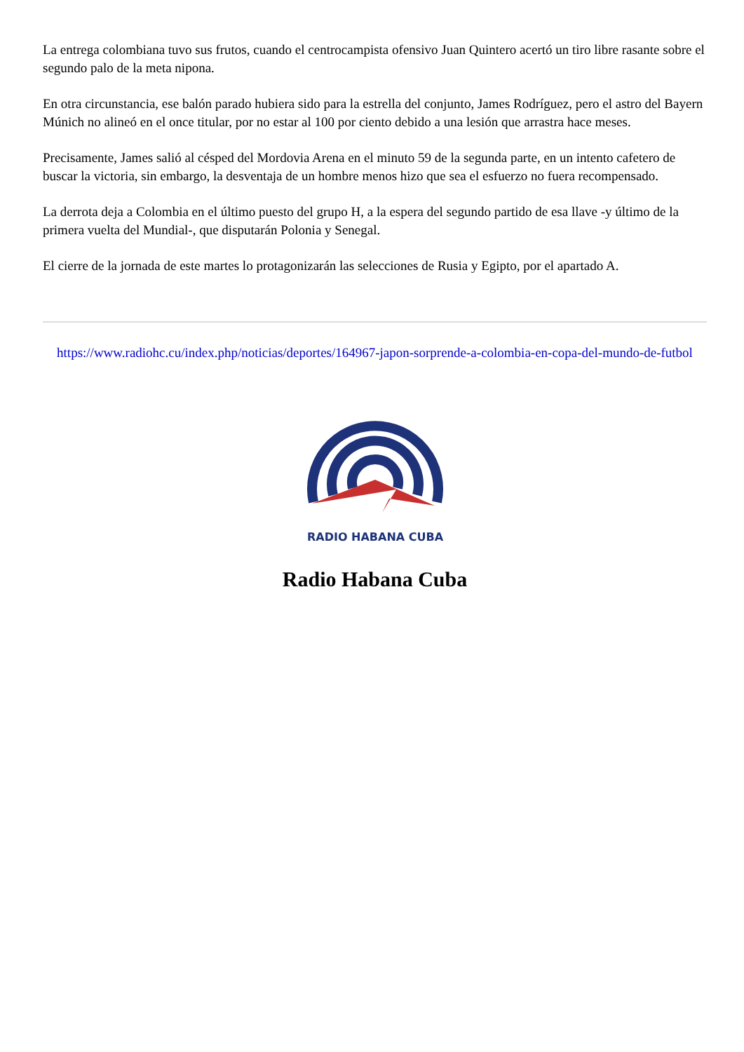La entrega colombiana tuvo sus frutos, cuando el centrocampista ofensivo Juan Quintero acertó un tiro libre rasante sobre el segundo palo de la meta nipona.
En otra circunstancia, ese balón parado hubiera sido para la estrella del conjunto, James Rodríguez, pero el astro del Bayern Múnich no alineó en el once titular, por no estar al 100 por ciento debido a una lesión que arrastra hace meses.
Precisamente, James salió al césped del Mordovia Arena en el minuto 59 de la segunda parte, en un intento cafetero de buscar la victoria, sin embargo, la desventaja de un hombre menos hizo que sea el esfuerzo no fuera recompensado.
La derrota deja a Colombia en el último puesto del grupo H, a la espera del segundo partido de esa llave -y último de la primera vuelta del Mundial-, que disputarán Polonia y Senegal.
El cierre de la jornada de este martes lo protagonizarán las selecciones de Rusia y Egipto, por el apartado A.
https://www.radiohc.cu/index.php/noticias/deportes/164967-japon-sorprende-a-colombia-en-copa-del-mundo-de-futbol
RADIO HABANA CUBA
Radio Habana Cuba